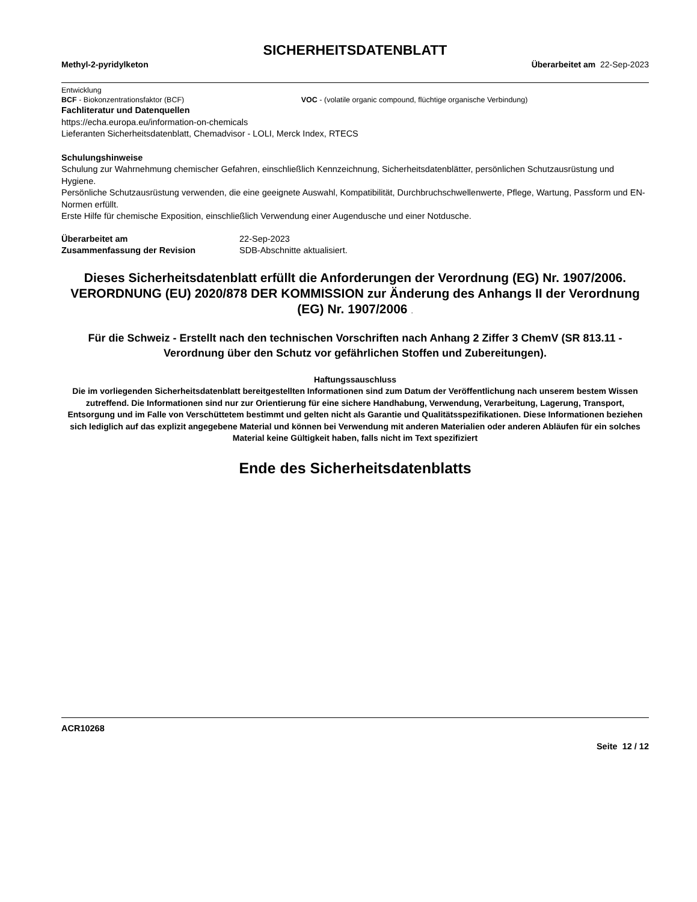SICHERHEITSDATENBLATT
Methyl-2-pyridylketon Überarbeitet am 22-Sep-2023
Entwicklung
BCF - Biokonzentrationsfaktor (BCF)
VOC - (volatile organic compound, flüchtige organische Verbindung)
Fachliteratur und Datenquellen
https://echa.europa.eu/information-on-chemicals
Lieferanten Sicherheitsdatenblatt, Chemadvisor - LOLI, Merck Index, RTECS
Schulungshinweise
Schulung zur Wahrnehmung chemischer Gefahren, einschließlich Kennzeichnung, Sicherheitsdatenblätter, persönlichen Schutzausrüstung und Hygiene.
Persönliche Schutzausrüstung verwenden, die eine geeignete Auswahl, Kompatibilität, Durchbruchschwellenwerte, Pflege, Wartung, Passform und EN-Normen erfüllt.
Erste Hilfe für chemische Exposition, einschließlich Verwendung einer Augendusche und einer Notdusche.
Überarbeitet am 22-Sep-2023
Zusammenfassung der Revision SDB-Abschnitte aktualisiert.
Dieses Sicherheitsdatenblatt erfüllt die Anforderungen der Verordnung (EG) Nr. 1907/2006. VERORDNUNG (EU) 2020/878 DER KOMMISSION zur Änderung des Anhangs II der Verordnung (EG) Nr. 1907/2006 .
Für die Schweiz - Erstellt nach den technischen Vorschriften nach Anhang 2 Ziffer 3 ChemV (SR 813.11 - Verordnung über den Schutz vor gefährlichen Stoffen und Zubereitungen).
Haftungssauschluss
Die im vorliegenden Sicherheitsdatenblatt bereitgestellten Informationen sind zum Datum der Veröffentlichung nach unserem bestem Wissen zutreffend. Die Informationen sind nur zur Orientierung für eine sichere Handhabung, Verwendung, Verarbeitung, Lagerung, Transport, Entsorgung und im Falle von Verschüttetem bestimmt und gelten nicht als Garantie und Qualitätsspezifikationen. Diese Informationen beziehen sich lediglich auf das explizit angegebene Material und können bei Verwendung mit anderen Materialien oder anderen Abläufen für ein solches Material keine Gültigkeit haben, falls nicht im Text spezifiziert
Ende des Sicherheitsdatenblatts
ACR10268
Seite 12 / 12